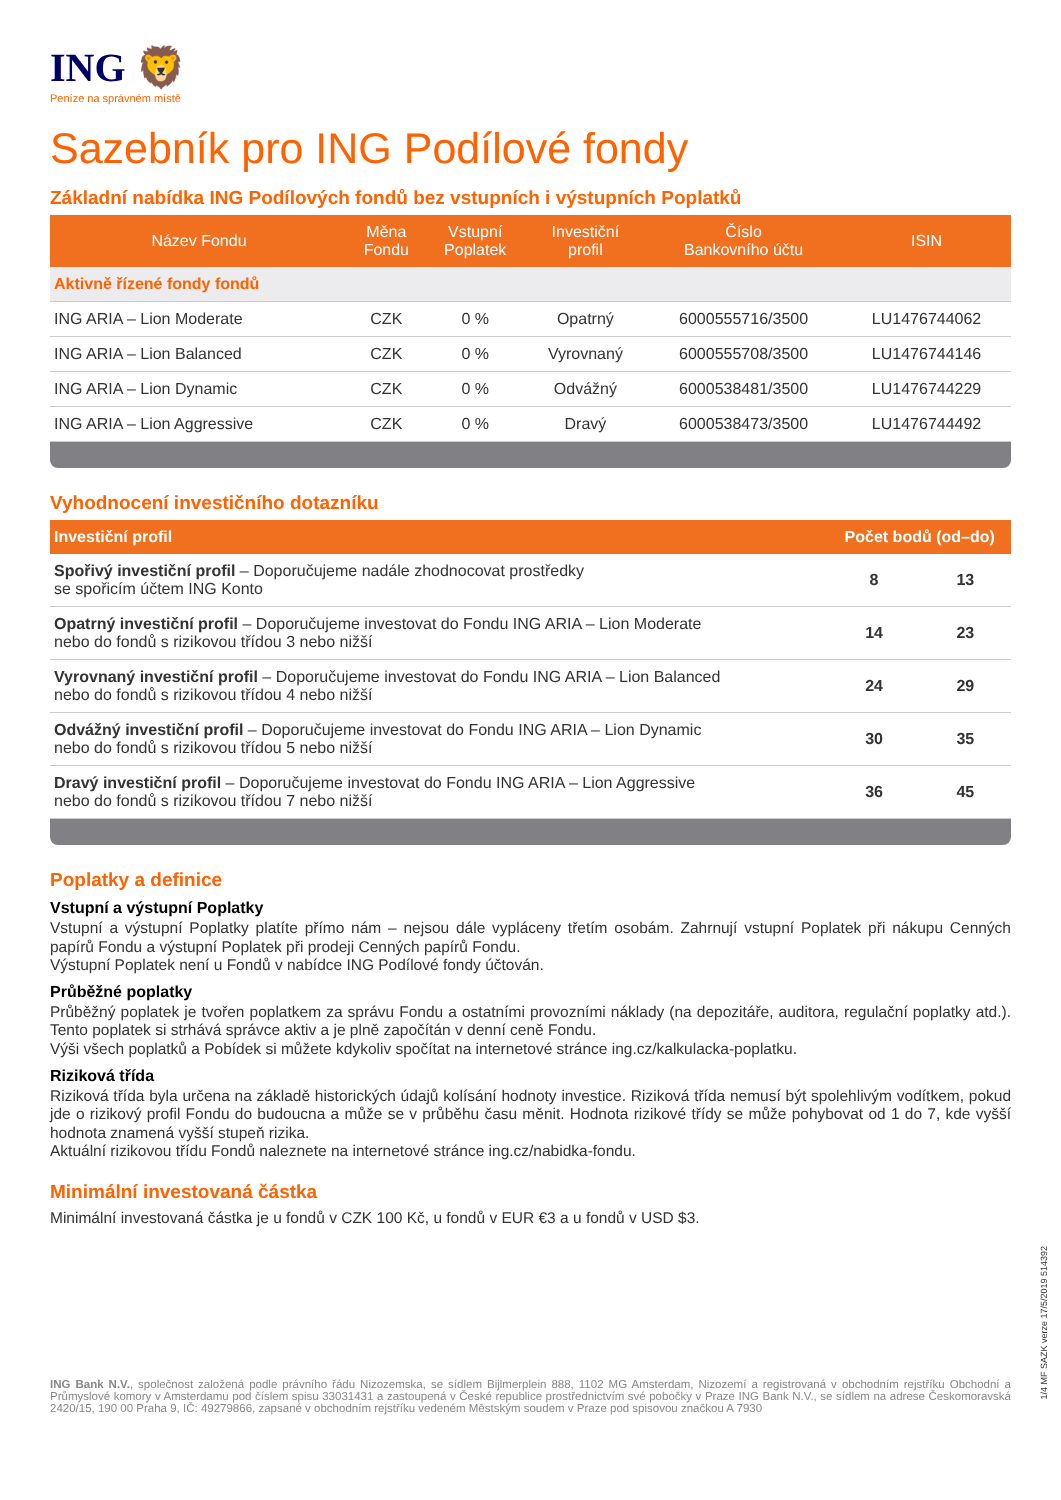ING 🦁
Peníze na správném místě
Sazebník pro ING Podílové fondy
Základní nabídka ING Podílových fondů bez vstupních i výstupních Poplatků
| Název Fondu | Měna Fondu | Vstupní Poplatek | Investiční profil | Číslo Bankovního účtu | ISIN |
| --- | --- | --- | --- | --- | --- |
| Aktivně řízené fondy fondů | | | | | |
| ING ARIA – Lion Moderate | CZK | 0 % | Opatrný | 6000555716/3500 | LU1476744062 |
| ING ARIA – Lion Balanced | CZK | 0 % | Vyrovnaný | 6000555708/3500 | LU1476744146 |
| ING ARIA – Lion Dynamic | CZK | 0 % | Odvážný | 6000538481/3500 | LU1476744229 |
| ING ARIA – Lion Aggressive | CZK | 0 % | Dravý | 6000538473/3500 | LU1476744492 |
Vyhodnocení investičního dotazníku
| Investiční profil | Počet bodů (od–do) | |
| --- | --- | --- |
| Spořivý investiční profil – Doporučujeme nadále zhodnocovat prostředky se spořicím účtem ING Konto | 8 | 13 |
| Opatrný investiční profil – Doporučujeme investovat do Fondu ING ARIA – Lion Moderate nebo do fondů s rizikovou třídou 3 nebo nižší | 14 | 23 |
| Vyrovnaný investiční profil – Doporučujeme investovat do Fondu ING ARIA – Lion Balanced nebo do fondů s rizikovou třídou 4 nebo nižší | 24 | 29 |
| Odvážný investiční profil – Doporučujeme investovat do Fondu ING ARIA – Lion Dynamic nebo do fondů s rizikovou třídou 5 nebo nižší | 30 | 35 |
| Dravý investiční profil – Doporučujeme investovat do Fondu ING ARIA – Lion Aggressive nebo do fondů s rizikovou třídou 7 nebo nižší | 36 | 45 |
Poplatky a definice
Vstupní a výstupní Poplatky
Vstupní a výstupní Poplatky platíte přímo nám – nejsou dále vypláceny třetím osobám. Zahrnují vstupní Poplatek při nákupu Cenných papírů Fondu a výstupní Poplatek při prodeji Cenných papírů Fondu.
Výstupní Poplatek není u Fondů v nabídce ING Podílové fondy účtován.
Průběžné poplatky
Průběžný poplatek je tvořen poplatkem za správu Fondu a ostatními provozními náklady (na depozitáře, auditora, regulační poplatky atd.). Tento poplatek si strhává správce aktiv a je plně započítán v denní ceně Fondu.
Výši všech poplatků a Pobídek si můžete kdykoliv spočítat na internetové stránce ing.cz/kalkulacka-poplatku.
Riziková třída
Riziková třída byla určena na základě historických údajů kolísání hodnoty investice. Riziková třída nemusí být spolehlivým vodítkem, pokud jde o rizikový profil Fondu do budoucna a může se v průběhu času měnit. Hodnota rizikové třídy se může pohybovat od 1 do 7, kde vyšší hodnota znamená vyšší stupeň rizika.
Aktuální rizikovou třídu Fondů naleznete na internetové stránce ing.cz/nabidka-fondu.
Minimální investovaná částka
Minimální investovaná částka je u fondů v CZK 100 Kč, u fondů v EUR €3 a u fondů v USD $3.
ING Bank N.V., společnost založená podle právního řádu Nizozemska, se sídlem Bijlmerplein 888, 1102 MG Amsterdam, Nizozemí a registrovaná v obchodním rejstříku Obchodní a Průmyslové komory v Amsterdamu pod číslem spisu 33031431 a zastoupená v České republice prostřednictvím své pobočky v Praze ING Bank N.V., se sídlem na adrese Českomoravská 2420/15, 190 00 Praha 9, IČ: 49279866, zapsané v obchodním rejstříku vedeném Městským soudem v Praze pod spisovou značkou A 7930
1/4 MF SAZK verze 17/5/2019 514392